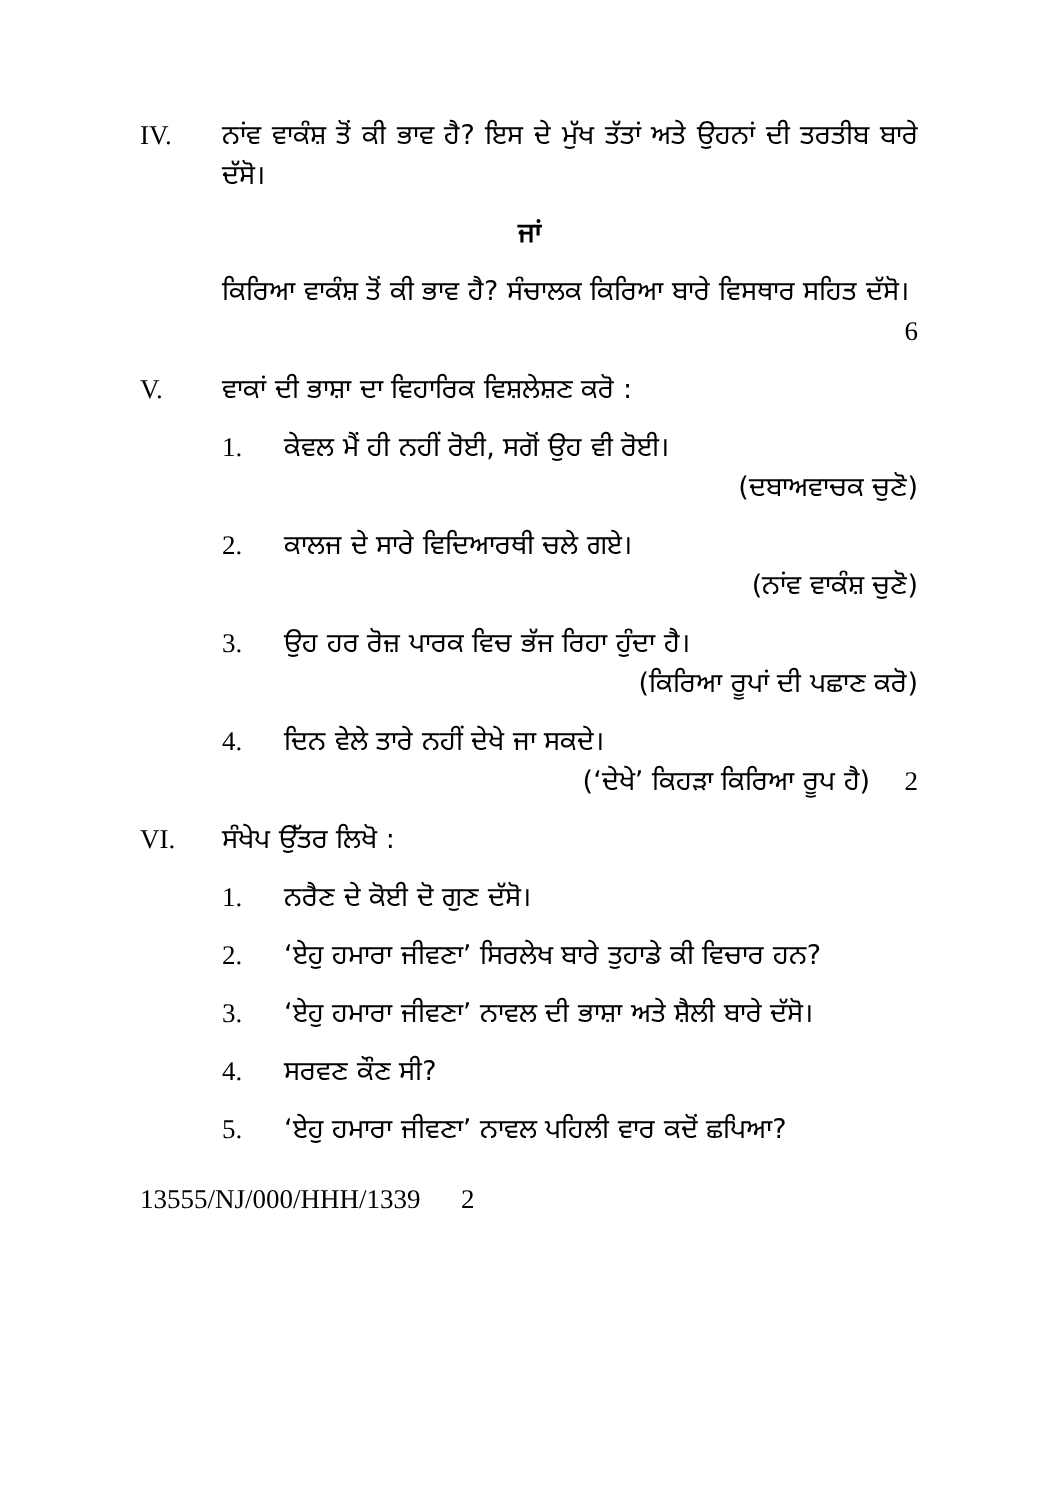IV. ਨਾਂਵ ਵਾਕੰਸ਼ ਤੋਂ ਕੀ ਭਾਵ ਹੈ? ਇਸ ਦੇ ਮੁੱਖ ਤੱਤਾਂ ਅਤੇ ਉਹਨਾਂ ਦੀ ਤਰਤੀਬ ਬਾਰੇ ਦੱਸੋ।
ਜਾਂ
ਕਿਰਿਆ ਵਾਕੰਸ਼ ਤੋਂ ਕੀ ਭਾਵ ਹੈ? ਸੰਚਾਲਕ ਕਿਰਿਆ ਬਾਰੇ ਵਿਸਥਾਰ ਸਹਿਤ ਦੱਸੋ। 6
V. ਵਾਕਾਂ ਦੀ ਭਾਸ਼ਾ ਦਾ ਵਿਹਾਰਿਕ ਵਿਸ਼ਲੇਸ਼ਣ ਕਰੋ :
1. ਕੇਵਲ ਮੈਂ ਹੀ ਨਹੀਂ ਰੋਈ, ਸਗੋਂ ਉਹ ਵੀ ਰੋਈ।
(ਦਬਾਅਵਾਚਕ ਚੁਣੋ)
2. ਕਾਲਜ ਦੇ ਸਾਰੇ ਵਿਦਿਆਰਥੀ ਚਲੇ ਗਏ।
(ਨਾਂਵ ਵਾਕੰਸ਼ ਚੁਣੋ)
3. ਉਹ ਹਰ ਰੋਜ਼ ਪਾਰਕ ਵਿਚ ਭੱਜ ਰਿਹਾ ਹੁੰਦਾ ਹੈ।
(ਕਿਰਿਆ ਰੂਪਾਂ ਦੀ ਪਛਾਣ ਕਰੋ)
4. ਦਿਨ ਵੇਲੇ ਤਾਰੇ ਨਹੀਂ ਦੇਖੇ ਜਾ ਸਕਦੇ।
(‘ਦੇਖੇ’ ਕਿਹੜਾ ਕਿਰਿਆ ਰੂਪ ਹੈ) 2
VI. ਸੰਖੇਪ ਉੱਤਰ ਲਿਖੋ :
1. ਨਰੈਣ ਦੇ ਕੋਈ ਦੋ ਗੁਣ ਦੱਸੋ।
2. ‘ਏਹੁ ਹਮਾਰਾ ਜੀਵਣਾ’ ਸਿਰਲੇਖ ਬਾਰੇ ਤੁਹਾਡੇ ਕੀ ਵਿਚਾਰ ਹਨ?
3. ‘ਏਹੁ ਹਮਾਰਾ ਜੀਵਣਾ’ ਨਾਵਲ ਦੀ ਭਾਸ਼ਾ ਅਤੇ ਸ਼ੈਲੀ ਬਾਰੇ ਦੱਸੋ।
4. ਸਰਵਣ ਕੌਣ ਸੀ?
5. ‘ਏਹੁ ਹਮਾਰਾ ਜੀਵਣਾ’ ਨਾਵਲ ਪਹਿਲੀ ਵਾਰ ਕਦੋਂ ਛਪਿਆ?
13555/NJ/000/HHH/1339 2